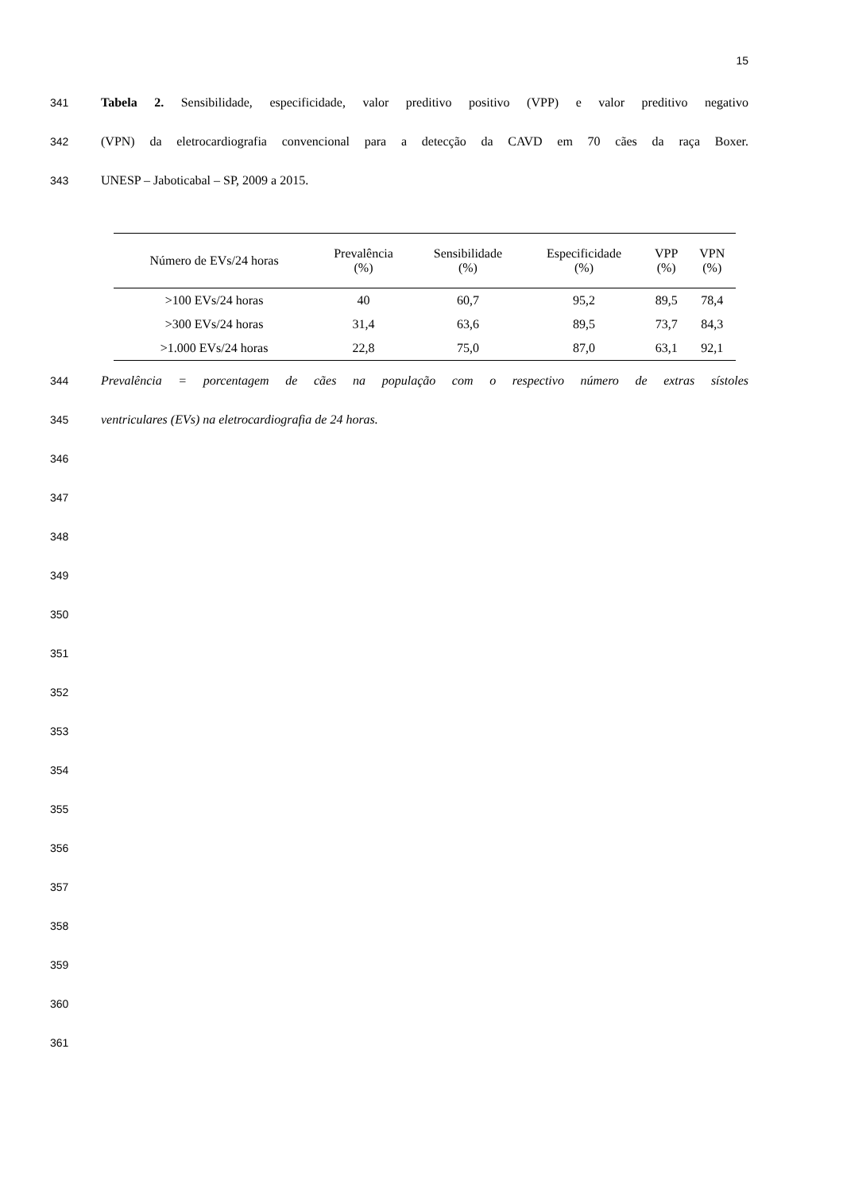15
341 Tabela 2. Sensibilidade, especificidade, valor preditivo positivo (VPP) e valor preditivo negativo
342 (VPN) da eletrocardiografia convencional para a detecção da CAVD em 70 cães da raça Boxer.
343 UNESP – Jaboticabal – SP, 2009 a 2015.
| Número de EVs/24 horas | Prevalência (%) | Sensibilidade (%) | Especificidade (%) | VPP (%) | VPN (%) |
| --- | --- | --- | --- | --- | --- |
| >100 EVs/24 horas | 40 | 60,7 | 95,2 | 89,5 | 78,4 |
| >300 EVs/24 horas | 31,4 | 63,6 | 89,5 | 73,7 | 84,3 |
| >1.000 EVs/24 horas | 22,8 | 75,0 | 87,0 | 63,1 | 92,1 |
344 Prevalência = porcentagem de cães na população com o respectivo número de extras sístoles
345 ventriculares (EVs) na eletrocardiografia de 24 horas.
346
347
348
349
350
351
352
353
354
355
356
357
358
359
360
361